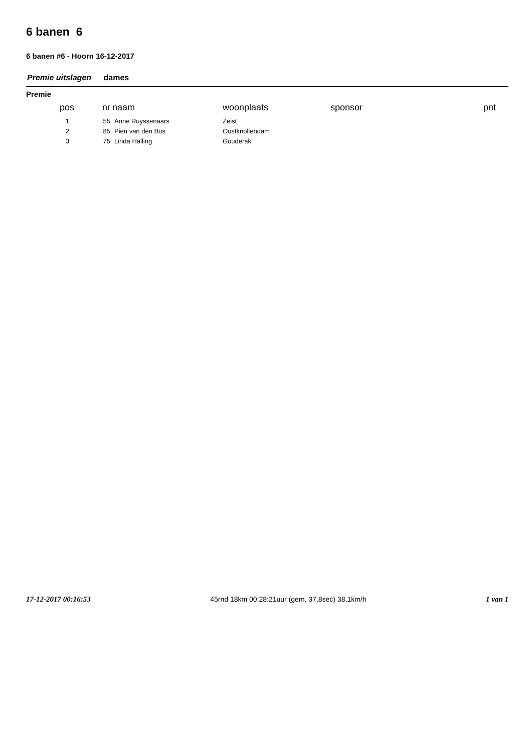6 banen 6
6 banen #6 - Hoorn 16-12-2017
Premie uitslagen dames
Premie
| pos | nr | naam | woonplaats | sponsor | pnt |
| --- | --- | --- | --- | --- | --- |
| 1 | 55 | Anne Ruyssenaars | Zeist | | |
| 2 | 85 | Pien van den Bos | Oostknollendam | | |
| 3 | 75 | Linda Halling | Gouderak | | |
17-12-2017 00:16:53 45rnd 18km 00:28:21uur (gem. 37,8sec) 38,1km/h 1 van 1